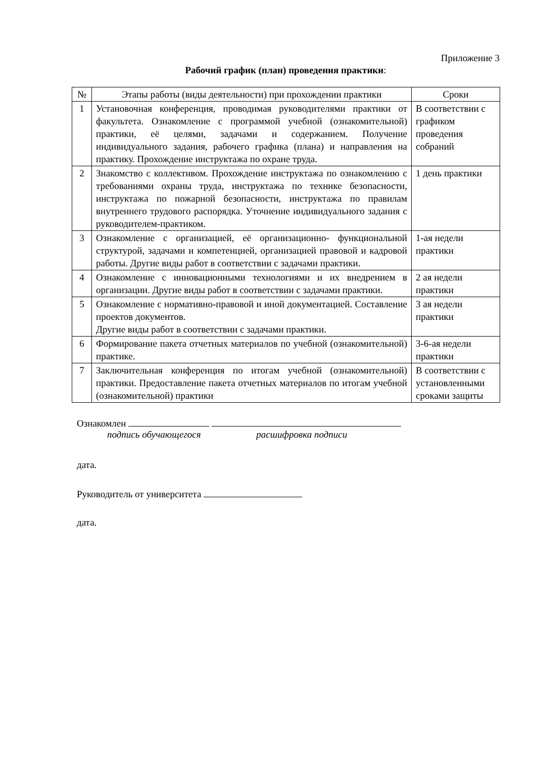Приложение 3
Рабочий график (план) проведения практики:
| № | Этапы работы (виды деятельности) при прохождении практики | Сроки |
| --- | --- | --- |
| 1 | Установочная конференция, проводимая руководителями практики от факультета. Ознакомление с программой учебной (ознакомительной) практики, её целями, задачами и содержанием. Получение индивидуального задания, рабочего графика (плана) и направления на практику. Прохождение инструктажа по охране труда. | В соответствии с графиком проведения собраний |
| 2 | Знакомство с коллективом. Прохождение инструктажа по ознакомлению с требованиями охраны труда, инструктажа по технике безопасности, инструктажа по пожарной безопасности, инструктажа по правилам внутреннего трудового распорядка. Уточнение индивидуального задания с руководителем-практиком. | 1 день практики |
| 3 | Ознакомление с организацией, её организационно- функциональной структурой, задачами и компетенцией, организацией правовой и кадровой работы. Другие виды работ в соответствии с задачами практики. | 1-ая недели практики |
| 4 | Ознакомление с инновационными технологиями и их внедрением в организации. Другие виды работ в соответствии с задачами практики. | 2 ая недели практики |
| 5 | Ознакомление с нормативно-правовой и иной документацией. Составление проектов документов. Другие виды работ в соответствии с задачами практики. | 3 ая недели практики |
| 6 | Формирование пакета отчетных материалов по учебной (ознакомительной) практике. | 3-6-ая недели практики |
| 7 | Заключительная конференция по итогам учебной (ознакомительной) практики. Предоставление пакета отчетных материалов по итогам учебной (ознакомительной) практики | В соответствии с установленными сроками защиты |
Ознакомлен
подпись обучающегося расшифровка подписи
дата.
Руководитель от университета
дата.